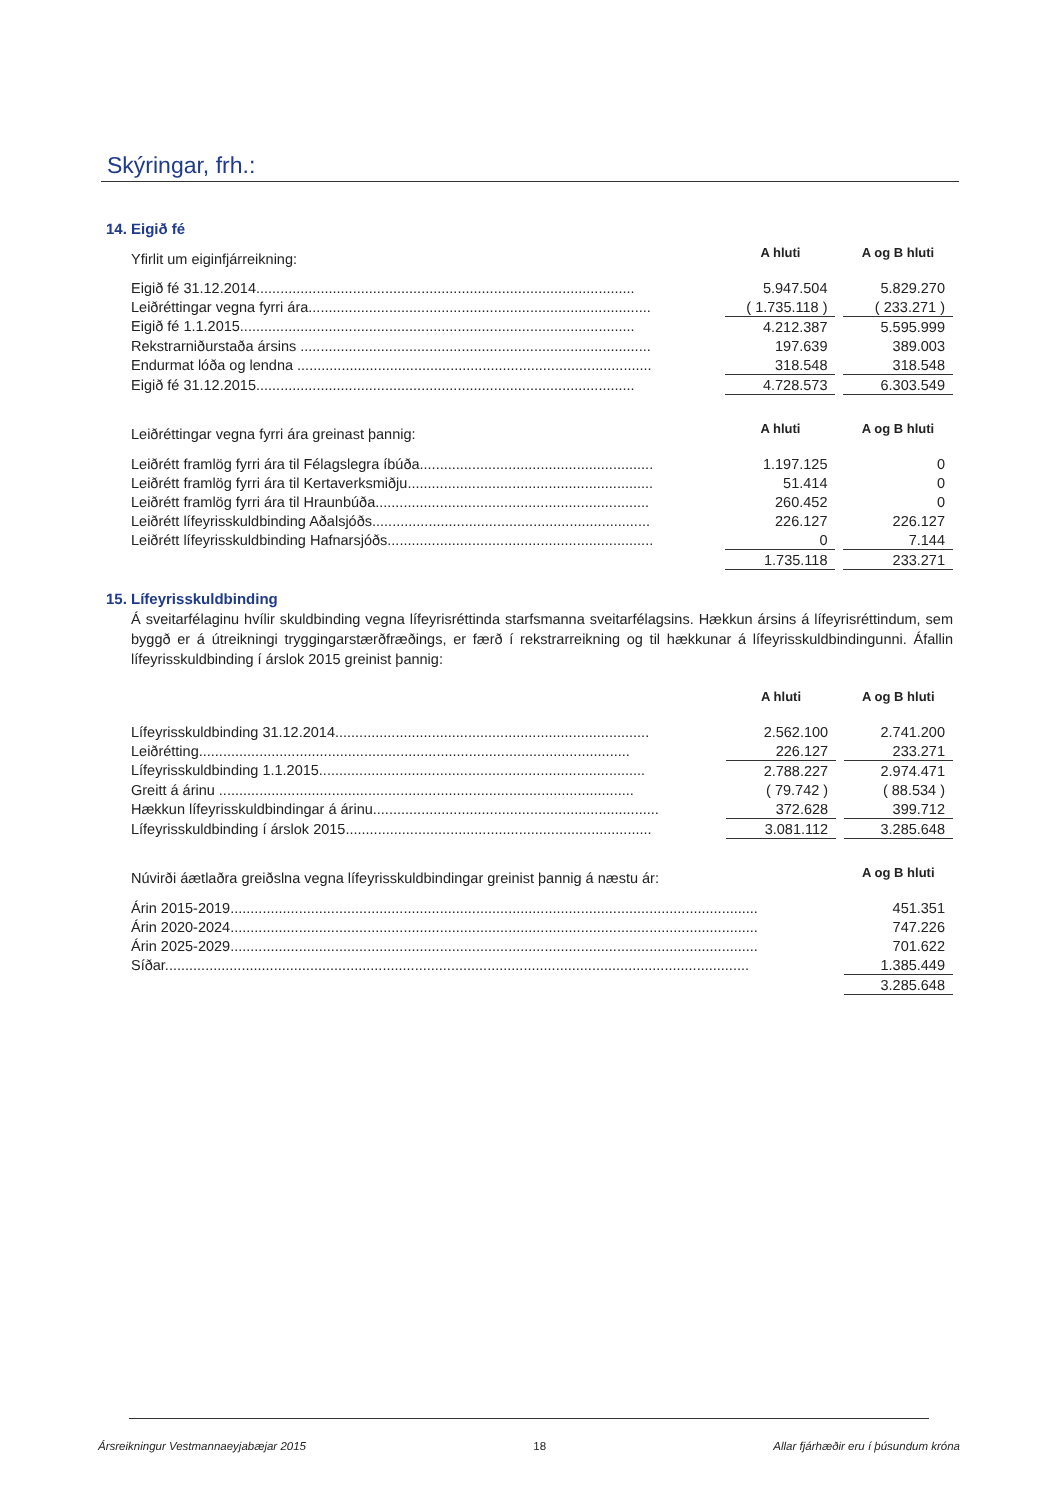Skýringar, frh.:
14. Eigið fé
| Yfirlit um eiginfjárreikning: | A hluti | | A og B hluti |
| Eigið fé 31.12.2014.............................................................................................. | 5.947.504 | | 5.829.270 |
| Leiðréttingar vegna fyrri ára..................................................................................... | ( 1.735.118 ) | | ( 233.271 ) |
| Eigið fé 1.1.2015.................................................................................................. | 4.212.387 | | 5.595.999 |
| Rekstrarniðurstaða ársins ....................................................................................... | 197.639 | | 389.003 |
| Endurmat lóða og lendna ........................................................................................ | 318.548 | | 318.548 |
| Eigið fé 31.12.2015.............................................................................................. | 4.728.573 | | 6.303.549 |
| Leiðréttingar vegna fyrri ára greinast þannig: | A hluti | | A og B hluti |
| Leiðrétt framlög fyrri ára til Félagslegra íbúða.......................................................... | 1.197.125 | | 0 |
| Leiðrétt framlög fyrri ára til Kertaverksmiðju............................................................. | 51.414 | | 0 |
| Leiðrétt framlög fyrri ára til Hraunbúða.................................................................... | 260.452 | | 0 |
| Leiðrétt lífeyrisskuldbinding Aðalsjóðs..................................................................... | 226.127 | | 226.127 |
| Leiðrétt lífeyrisskuldbinding Hafnarsjóðs.................................................................. | 0 | | 7.144 |
| | 1.735.118 | | 233.271 |
15. Lífeyrisskuldbinding
Á sveitarfélaginu hvílir skuldbinding vegna lífeyrisréttinda starfsmanna sveitarfélagsins. Hækkun ársins á lífeyrisréttindum, sem byggð er á útreikningi tryggingarstærðfræðings, er færð í rekstrarreikning og til hækkunar á lífeyrisskuldbindingunni. Áfallin lífeyrisskuldbinding í árslok 2015 greinist þannig:
| | A hluti | | A og B hluti |
| Lífeyrisskuldbinding 31.12.2014.............................................................................. | 2.562.100 | | 2.741.200 |
| Leiðrétting........................................................................................................... | 226.127 | | 233.271 |
| Lífeyrisskuldbinding 1.1.2015................................................................................. | 2.788.227 | | 2.974.471 |
| Greitt á árinu ....................................................................................................... | ( 79.742 ) | | ( 88.534 ) |
| Hækkun lífeyrisskuldbindingar á árinu....................................................................... | 372.628 | | 399.712 |
| Lífeyrisskuldbinding í árslok 2015............................................................................ | 3.081.112 | | 3.285.648 |
| Núvirði áætlaðra greiðslna vegna lífeyrisskuldbindingar greinist þannig á næstu ár: | | | A og B hluti |
| Árin 2015-2019................................................................................................................................... | | | 451.351 |
| Árin 2020-2024................................................................................................................................... | | | 747.226 |
| Árin 2025-2029................................................................................................................................... | | | 701.622 |
| Síðar................................................................................................................................................. | | | 1.385.449 |
| | | | 3.285.648 |
Ársreikningur Vestmannaeyjabæjar 2015 18 Allar fjárhæðir eru í þúsundum króna